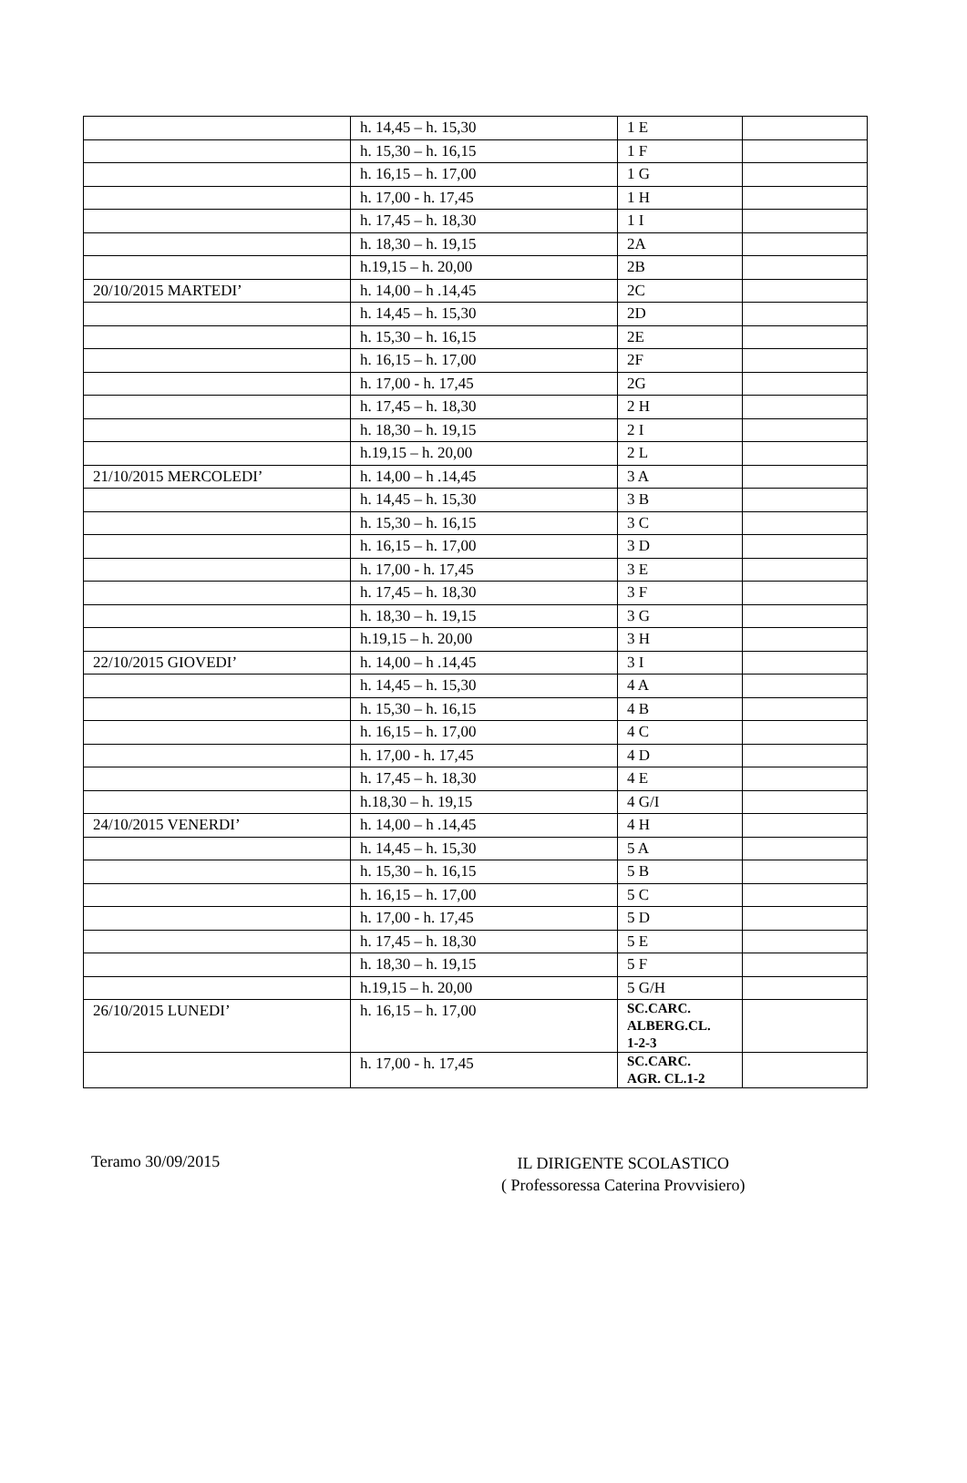| | h. 14,45 – h. 15,30 | 1 E | |
| | h. 15,30 – h. 16,15 | 1 F | |
| | h. 16,15 – h. 17,00 | 1 G | |
| | h. 17,00 - h. 17,45 | 1 H | |
| | h. 17,45 – h. 18,30 | 1 I | |
| | h. 18,30 – h. 19,15 | 2A | |
| | h.19,15 – h. 20,00 | 2B | |
| 20/10/2015 MARTEDI’ | h. 14,00 – h .14,45 | 2C | |
| | h. 14,45 – h. 15,30 | 2D | |
| | h. 15,30 – h. 16,15 | 2E | |
| | h. 16,15 – h. 17,00 | 2F | |
| | h. 17,00 - h. 17,45 | 2G | |
| | h. 17,45 – h. 18,30 | 2 H | |
| | h. 18,30 – h. 19,15 | 2 I | |
| | h.19,15 – h. 20,00 | 2 L | |
| 21/10/2015 MERCOLEDI’ | h. 14,00 – h .14,45 | 3 A | |
| | h. 14,45 – h. 15,30 | 3 B | |
| | h. 15,30 – h. 16,15 | 3 C | |
| | h. 16,15 – h. 17,00 | 3 D | |
| | h. 17,00 - h. 17,45 | 3 E | |
| | h. 17,45 – h. 18,30 | 3 F | |
| | h. 18,30 – h. 19,15 | 3 G | |
| | h.19,15 – h. 20,00 | 3 H | |
| 22/10/2015 GIOVEDI’ | h. 14,00 – h .14,45 | 3 I | |
| | h. 14,45 – h. 15,30 | 4 A | |
| | h. 15,30 – h. 16,15 | 4 B | |
| | h. 16,15 – h. 17,00 | 4 C | |
| | h. 17,00 - h. 17,45 | 4 D | |
| | h. 17,45 – h. 18,30 | 4 E | |
| | h.18,30 – h. 19,15 | 4 G/I | |
| 24/10/2015 VENERDI’ | h. 14,00 – h .14,45 | 4 H | |
| | h. 14,45 – h. 15,30 | 5 A | |
| | h. 15,30 – h. 16,15 | 5 B | |
| | h. 16,15 – h. 17,00 | 5 C | |
| | h. 17,00 - h. 17,45 | 5 D | |
| | h. 17,45 – h. 18,30 | 5 E | |
| | h. 18,30 – h. 19,15 | 5 F | |
| | h.19,15 – h. 20,00 | 5 G/H | |
| 26/10/2015 LUNEDI’ | h. 16,15 – h. 17,00 | SC.CARC. ALBERG.CL. 1-2-3 | |
| | h. 17,00 - h. 17,45 | SC.CARC. AGR. CL.1-2 | |
Teramo 30/09/2015
IL DIRIGENTE SCOLASTICO
( Professoressa Caterina Provvisiero)